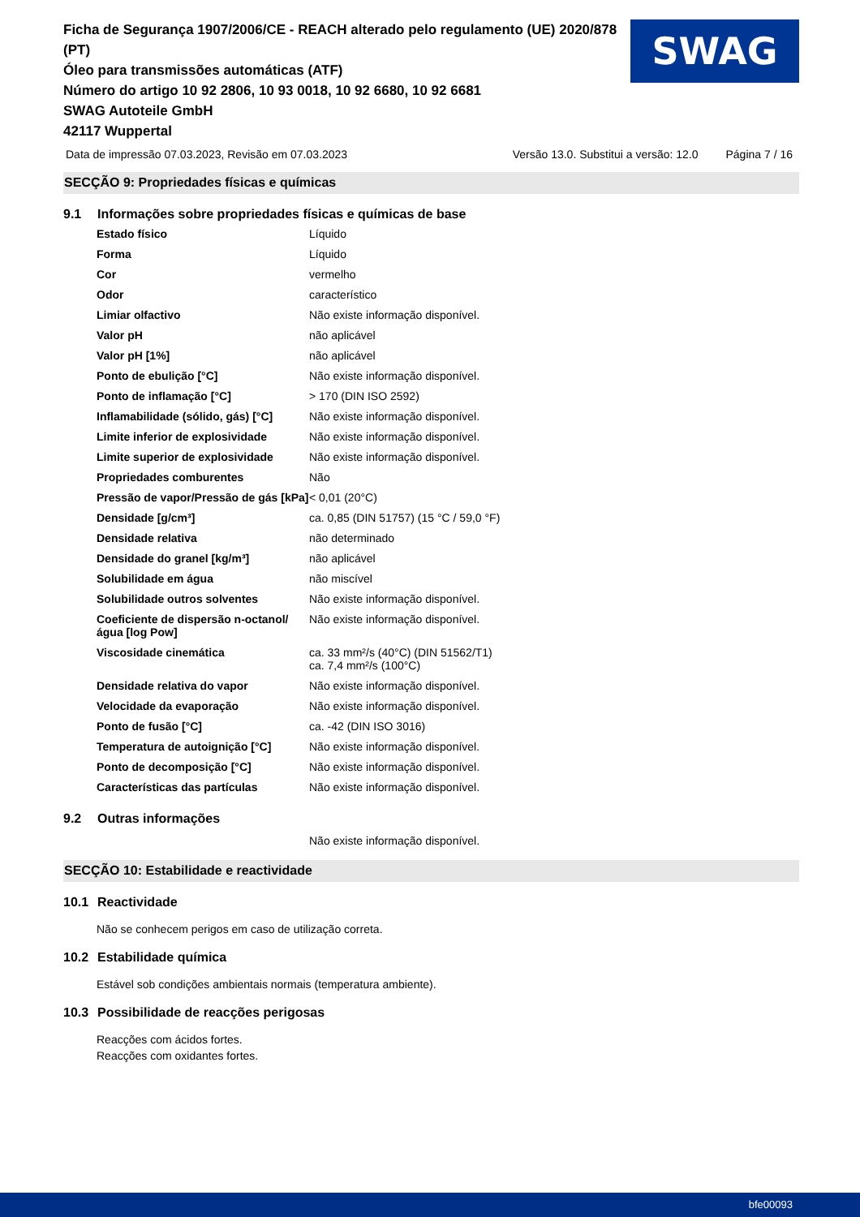Ficha de Segurança 1907/2006/CE - REACH alterado pelo regulamento (UE) 2020/878 (PT)
Óleo para transmissões automáticas (ATF)
Número do artigo 10 92 2806, 10 93 0018, 10 92 6680, 10 92 6681
SWAG Autoteile GmbH
42117 Wuppertal
SWAG
Data de impressão 07.03.2023, Revisão em 07.03.2023 Versão 13.0. Substitui a versão: 12.0 Página 7 / 16
SECÇÃO 9: Propriedades físicas e químicas
9.1 Informações sobre propriedades físicas e químicas de base
| Estado físico | Líquido |
| Forma | Líquido |
| Cor | vermelho |
| Odor | característico |
| Limiar olfactivo | Não existe informação disponível. |
| Valor pH | não aplicável |
| Valor pH [1%] | não aplicável |
| Ponto de ebulição [°C] | Não existe informação disponível. |
| Ponto de inflamação [°C] | > 170 (DIN ISO 2592) |
| Inflamabilidade (sólido, gás) [°C] | Não existe informação disponível. |
| Limite inferior de explosividade | Não existe informação disponível. |
| Limite superior de explosividade | Não existe informação disponível. |
| Propriedades comburentes | Não |
| Pressão de vapor/Pressão de gás [kPa] | < 0,01 (20°C) |
| Densidade [g/cm³] | ca. 0,85 (DIN 51757) (15 °C / 59,0 °F) |
| Densidade relativa | não determinado |
| Densidade do granel [kg/m³] | não aplicável |
| Solubilidade em água | não miscível |
| Solubilidade outros solventes | Não existe informação disponível. |
| Coeficiente de dispersão n-octanol/água [log Pow] | Não existe informação disponível. |
| Viscosidade cinemática | ca. 33 mm²/s (40°C) (DIN 51562/T1) ca. 7,4 mm²/s (100°C) |
| Densidade relativa do vapor | Não existe informação disponível. |
| Velocidade da evaporação | Não existe informação disponível. |
| Ponto de fusão [°C] | ca. -42 (DIN ISO 3016) |
| Temperatura de autoignição [°C] | Não existe informação disponível. |
| Ponto de decomposição [°C] | Não existe informação disponível. |
| Características das partículas | Não existe informação disponível. |
9.2 Outras informações
Não existe informação disponível.
SECÇÃO 10: Estabilidade e reactividade
10.1 Reactividade
Não se conhecem perigos em caso de utilização correta.
10.2 Estabilidade química
Estável sob condições ambientais normais (temperatura ambiente).
10.3 Possibilidade de reacções perigosas
Reacções com ácidos fortes.
Reacções com oxidantes fortes.
bfe00093